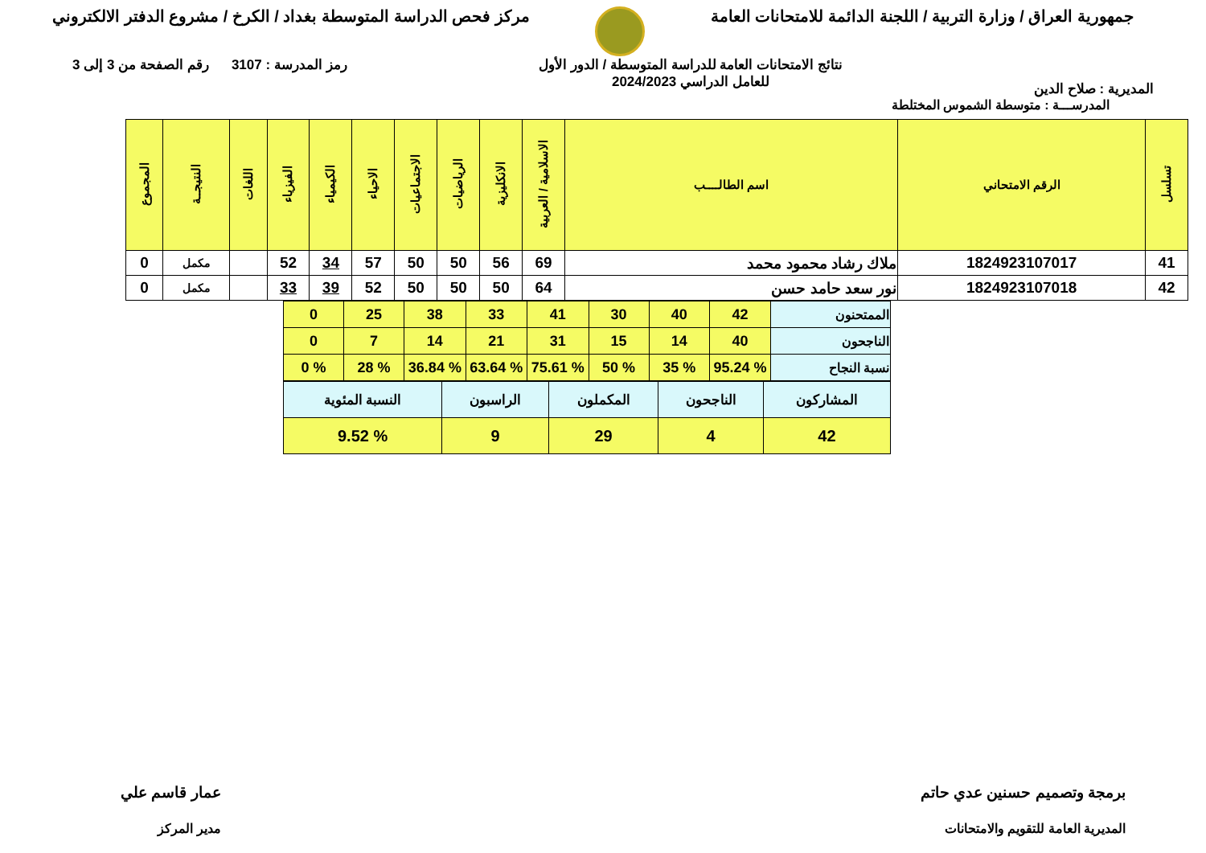جمهورية العراق / وزارة التربية / اللجنة الدائمة للامتحانات العامة
مركز فحص الدراسة المتوسطة بغداد / الكرخ / مشروع الدفتر الالكتروني
المديرية : صلاح الدين
نتائج الامتحانات العامة للدراسة المتوسطة / الدور الأول
للعامل الدراسي 2024/2023
رمز المدرسة : 3107 رقم الصفحة من 3 إلى 3
المدرســـة : متوسطة الشموس المختلطة
| تسلسل | الرقم الامتحاني | اسم الطالــــب | الاسلامية / العربية | الانكليزية | الرياضيات | الاجتماعيات | الاحياء | الكيمياء | الفيزياء | اللغات | النتيجــة | المجموع |
| --- | --- | --- | --- | --- | --- | --- | --- | --- | --- | --- | --- | --- |
| 41 | 1824923107017 | ملاك رشاد محمود محمد | 69 | 56 | 50 | 50 | 57 | 34 | 52 | | مكمل | 0 |
| 42 | 1824923107018 | نور سعد حامد حسن | 64 | 50 | 50 | 50 | 52 | 39 | 33 | | مكمل | 0 |
| الممتحنون | 42 | 40 | 30 | 41 | 33 | 38 | 25 | 0 |
| الناجحون | 40 | 14 | 15 | 31 | 21 | 14 | 7 | 0 |
| نسبة النجاح | % 95.24 | % 35 | % 50 | % 75.61 | % 63.64 | % 36.84 | % 28 | % 0 |
| المشاركون | الناجحون | المكملون | الراسبون | النسبة المئوية |
| 42 | 4 | 29 | 9 | % 9.52 |
برمجة وتصميم حسنين عدي حاتم
المديرية العامة للتقويم والامتحانات
عمار قاسم علي
مدير المركز